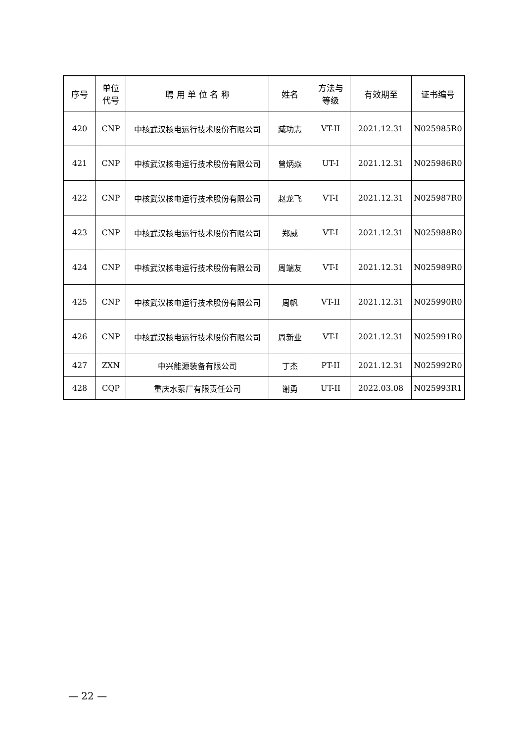| 序号 | 单位 代号 | 聘 用 单 位 名 称 | 姓名 | 方法与 等级 | 有效期至 | 证书编号 |
| --- | --- | --- | --- | --- | --- | --- |
| 420 | CNP | 中核武汉核电运行技术股份有限公司 | 臧功志 | VT-II | 2021.12.31 | N025985R0 |
| 421 | CNP | 中核武汉核电运行技术股份有限公司 | 曾炳焱 | UT-I | 2021.12.31 | N025986R0 |
| 422 | CNP | 中核武汉核电运行技术股份有限公司 | 赵龙飞 | VT-I | 2021.12.31 | N025987R0 |
| 423 | CNP | 中核武汉核电运行技术股份有限公司 | 郑威 | VT-I | 2021.12.31 | N025988R0 |
| 424 | CNP | 中核武汉核电运行技术股份有限公司 | 周端友 | VT-I | 2021.12.31 | N025989R0 |
| 425 | CNP | 中核武汉核电运行技术股份有限公司 | 周帆 | VT-II | 2021.12.31 | N025990R0 |
| 426 | CNP | 中核武汉核电运行技术股份有限公司 | 周新业 | VT-I | 2021.12.31 | N025991R0 |
| 427 | ZXN | 中兴能源装备有限公司 | 丁杰 | PT-II | 2021.12.31 | N025992R0 |
| 428 | CQP | 重庆水泵厂有限责任公司 | 谢勇 | UT-II | 2022.03.08 | N025993R1 |
— 22 —